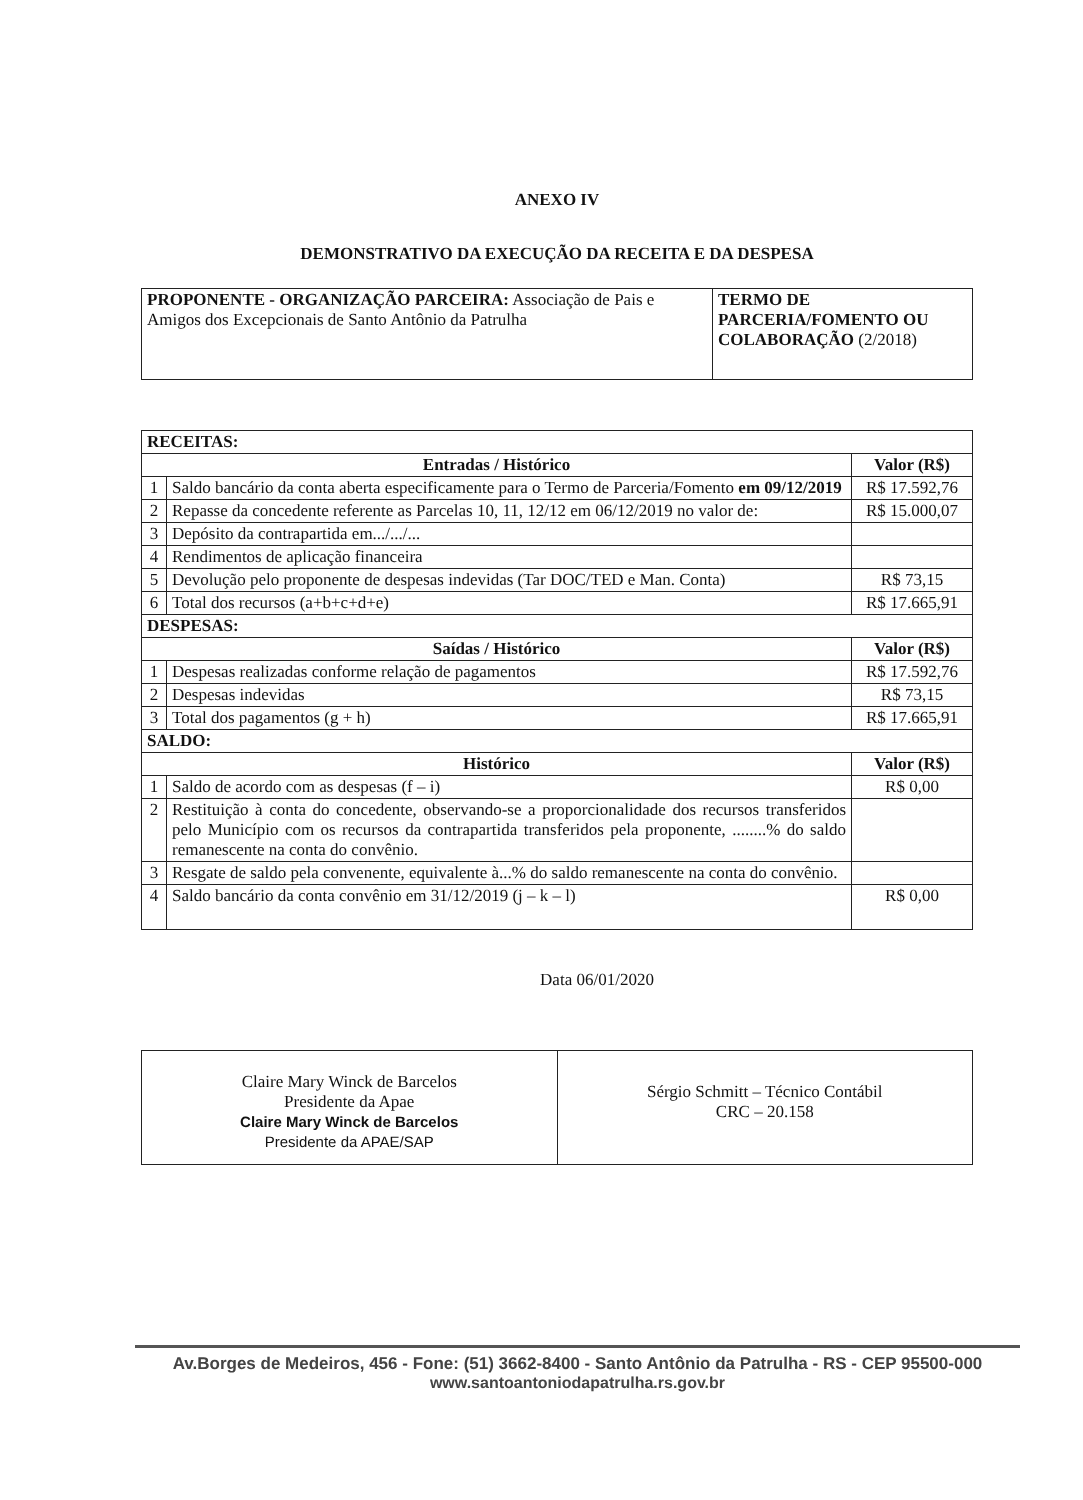ANEXO IV
DEMONSTRATIVO DA EXECUÇÃO DA RECEITA E DA DESPESA
| PROPONENTE - ORGANIZAÇÃO PARCEIRA: Associação de Pais e Amigos dos Excepcionais de Santo Antônio da Patrulha | TERMO DE PARCERIA/FOMENTO OU COLABORAÇÃO (2/2018) |
| RECEITAS: | | |
| Entradas / Histórico | | Valor (R$) |
| 1 | Saldo bancário da conta aberta especificamente para o Termo de Parceria/Fomento em 09/12/2019 | R$ 17.592,76 |
| 2 | Repasse da concedente referente as Parcelas 10, 11, 12/12 em 06/12/2019 no valor de: | R$ 15.000,07 |
| 3 | Depósito da contrapartida em.../.../... | |
| 4 | Rendimentos de aplicação financeira | |
| 5 | Devolução pelo proponente de despesas indevidas (Tar DOC/TED e Man. Conta) | R$ 73,15 |
| 6 | Total dos recursos (a+b+c+d+e) | R$ 17.665,91 |
| DESPESAS: | | |
| Saídas / Histórico | | Valor (R$) |
| 1 | Despesas realizadas conforme relação de pagamentos | R$ 17.592,76 |
| 2 | Despesas indevidas | R$ 73,15 |
| 3 | Total dos pagamentos (g + h) | R$ 17.665,91 |
| SALDO: | | |
| Histórico | | Valor (R$) |
| 1 | Saldo de acordo com as despesas (f – i) | R$ 0,00 |
| 2 | Restituição à conta do concedente, observando-se a proporcionalidade dos recursos transferidos pelo Município com os recursos da contrapartida transferidos pela proponente, ........% do saldo remanescente na conta do convênio. | |
| 3 | Resgate de saldo pela convenente, equivalente à...% do saldo remanescente na conta do convênio. | |
| 4 | Saldo bancário da conta convênio em 31/12/2019 (j – k – l) | R$ 0,00 |
Data 06/01/2020
| Claire Mary Winck de Barcelos Presidente da Apae Claire Mary Winck de Barcelos Presidente da APAE/SAP | Sérgio Schmitt – Técnico Contábil CRC – 20.158 |
Av.Borges de Medeiros, 456 - Fone: (51) 3662-8400 - Santo Antônio da Patrulha - RS - CEP 95500-000
www.santoantoniodapatrulha.rs.gov.br